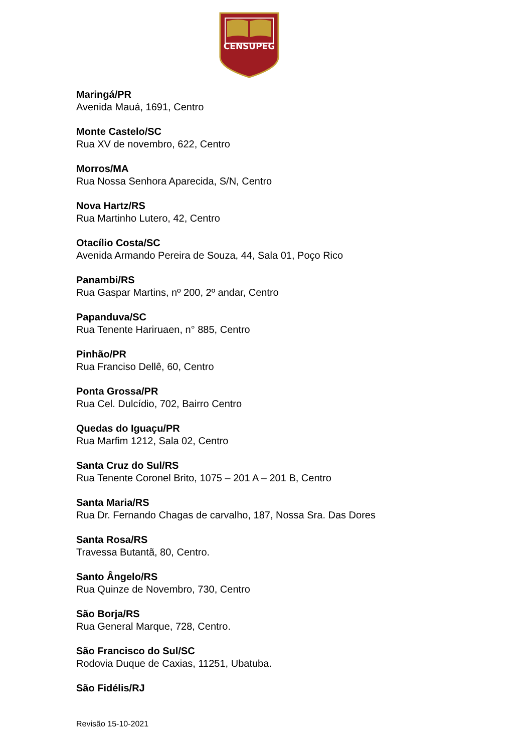CENSUPEG
Maringá/PR
Avenida Mauá, 1691, Centro
Monte Castelo/SC
Rua XV de novembro, 622, Centro
Morros/MA
Rua Nossa Senhora Aparecida, S/N, Centro
Nova Hartz/RS
Rua Martinho Lutero, 42, Centro
Otacílio Costa/SC
Avenida Armando Pereira de Souza, 44, Sala 01, Poço Rico
Panambi/RS
Rua Gaspar Martins, nº 200, 2º andar, Centro
Papanduva/SC
Rua Tenente Hariruaen, n° 885, Centro
Pinhão/PR
Rua Franciso Dellê, 60, Centro
Ponta Grossa/PR
Rua Cel. Dulcídio, 702, Bairro Centro
Quedas do Iguaçu/PR
Rua Marfim 1212, Sala 02, Centro
Santa Cruz do Sul/RS
Rua Tenente Coronel Brito, 1075 – 201 A – 201 B, Centro
Santa Maria/RS
Rua Dr. Fernando Chagas de carvalho, 187, Nossa Sra. Das Dores
Santa Rosa/RS
Travessa Butantã, 80, Centro.
Santo Ângelo/RS
Rua Quinze de Novembro, 730, Centro
São Borja/RS
Rua General Marque, 728, Centro.
São Francisco do Sul/SC
Rodovia Duque de Caxias, 11251, Ubatuba.
São Fidélis/RJ
Revisão 15-10-2021